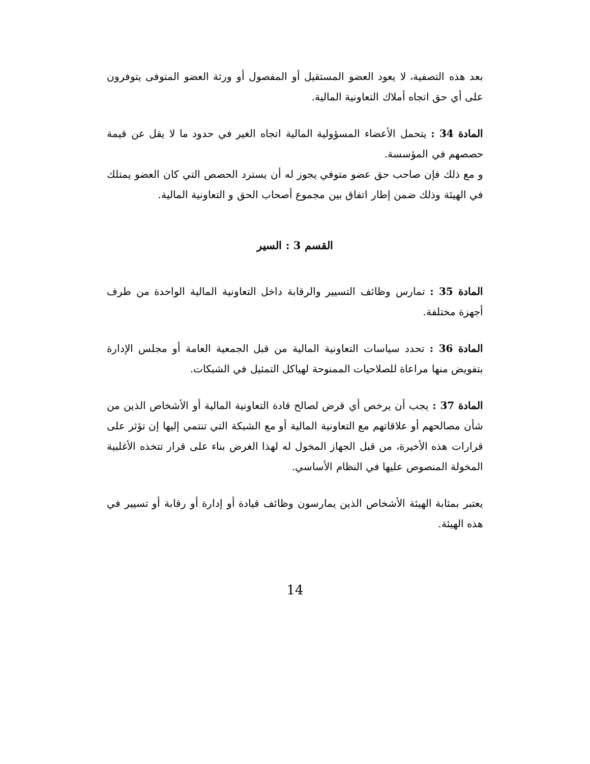بعد هذه التصفية، لا يعود العضو المستقيل أو المفصول أو ورثة العضو المتوفى يتوفرون على أي حق اتجاه أملاك التعاونية المالية.
المادة 34 : يتحمل الأعضاء المسؤولية المالية اتجاه الغير في حدود ما لا يقل عن قيمة حصصهم في المؤسسة.
و مع ذلك فإن صاحب حق عضو متوفي يجوز له أن يسترد الحصص التي كان العضو يمتلك في الهيئة وذلك ضمن إطار اتفاق بين مجموع أصحاب الحق و التعاونية المالية.
القسم 3 : السير
المادة 35 : تمارس وظائف التسيير والرقابة داخل التعاونية المالية الواحدة من طرف أجهزة مختلفة.
المادة 36 : تحدد سياسات التعاونية المالية من قبل الجمعية العامة أو مجلس الإدارة بتفويض منها مراعاة للصلاحيات الممنوحة لهياكل التمثيل في الشبكات.
المادة 37 : يجب أن يرخص أي قرض لصالح قادة التعاونية المالية أو الأشخاص الذين من شأن مصالحهم أو علاقاتهم مع التعاونية المالية أو مع الشبكة التي تنتمي إليها إن تؤثر على قرارات هذه الأخيرة، من قبل الجهاز المخول له لهذا الغرض بناء على قرار تتخذه الأغلبية المخولة المنصوص عليها في النظام الأساسي.
يعتبر بمثابة الهيئة الأشخاص الذين يمارسون وظائف قيادة أو إدارة أو رقابة أو تسيير في هذه الهيئة.
14